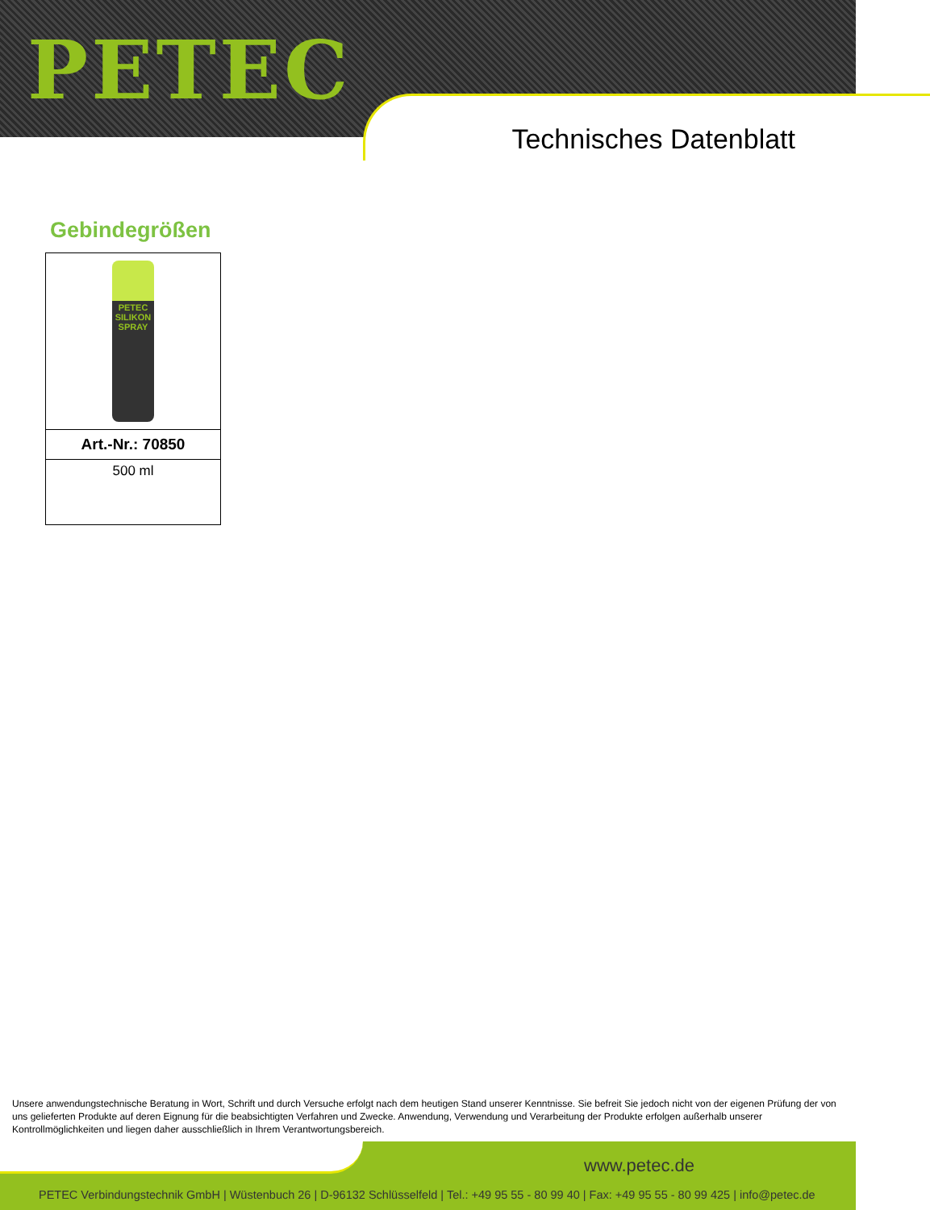PETEC
Technisches Datenblatt
Gebindegrößen
| PETEC SILIKON SPRAY |
| Art.-Nr.: 70850 |
| 500 ml |
Unsere anwendungstechnische Beratung in Wort, Schrift und durch Versuche erfolgt nach dem heutigen Stand unserer Kenntnisse. Sie befreit Sie jedoch nicht von der eigenen Prüfung der von uns gelieferten Produkte auf deren Eignung für die beabsichtigten Verfahren und Zwecke. Anwendung, Verwendung und Verarbeitung der Produkte erfolgen außerhalb unserer Kontrollmöglichkeiten und liegen daher ausschließlich in Ihrem Verantwortungsbereich.
www.petec.de
PETEC Verbindungstechnik GmbH | Wüstenbuch 26 | D-96132 Schlüsselfeld | Tel.: +49 95 55 - 80 99 40 | Fax: +49 95 55 - 80 99 425 | info@petec.de